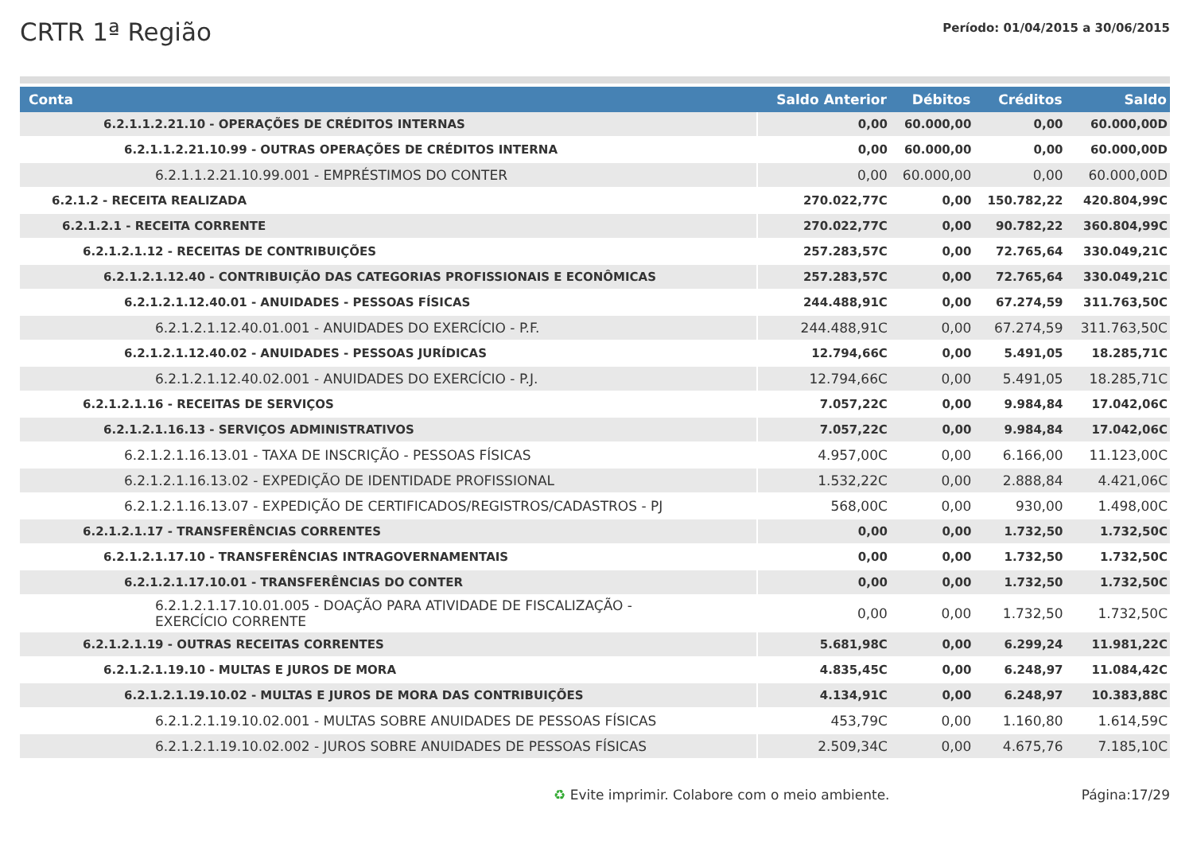CRTR 1ª Região
Período: 01/04/2015 a 30/06/2015
| Conta | Saldo Anterior | Débitos | Créditos | Saldo |
| --- | --- | --- | --- | --- |
| 6.2.1.1.2.21.10 - OPERAÇÕES DE CRÉDITOS INTERNAS | 0,00 | 60.000,00 | 0,00 | 60.000,00D |
| 6.2.1.1.2.21.10.99 - OUTRAS OPERAÇÕES DE CRÉDITOS INTERNA | 0,00 | 60.000,00 | 0,00 | 60.000,00D |
| 6.2.1.1.2.21.10.99.001 - EMPRÉSTIMOS DO CONTER | 0,00 | 60.000,00 | 0,00 | 60.000,00D |
| 6.2.1.2 - RECEITA REALIZADA | 270.022,77C | 0,00 | 150.782,22 | 420.804,99C |
| 6.2.1.2.1 - RECEITA CORRENTE | 270.022,77C | 0,00 | 90.782,22 | 360.804,99C |
| 6.2.1.2.1.12 - RECEITAS DE CONTRIBUIÇÕES | 257.283,57C | 0,00 | 72.765,64 | 330.049,21C |
| 6.2.1.2.1.12.40 - CONTRIBUIÇÃO DAS CATEGORIAS PROFISSIONAIS E ECONÔMICAS | 257.283,57C | 0,00 | 72.765,64 | 330.049,21C |
| 6.2.1.2.1.12.40.01 - ANUIDADES - PESSOAS FÍSICAS | 244.488,91C | 0,00 | 67.274,59 | 311.763,50C |
| 6.2.1.2.1.12.40.01.001 - ANUIDADES DO EXERCÍCIO - P.F. | 244.488,91C | 0,00 | 67.274,59 | 311.763,50C |
| 6.2.1.2.1.12.40.02 - ANUIDADES - PESSOAS JURÍDICAS | 12.794,66C | 0,00 | 5.491,05 | 18.285,71C |
| 6.2.1.2.1.12.40.02.001 - ANUIDADES DO EXERCÍCIO - P.J. | 12.794,66C | 0,00 | 5.491,05 | 18.285,71C |
| 6.2.1.2.1.16 - RECEITAS DE SERVIÇOS | 7.057,22C | 0,00 | 9.984,84 | 17.042,06C |
| 6.2.1.2.1.16.13 - SERVIÇOS ADMINISTRATIVOS | 7.057,22C | 0,00 | 9.984,84 | 17.042,06C |
| 6.2.1.2.1.16.13.01 - TAXA DE INSCRIÇÃO - PESSOAS FÍSICAS | 4.957,00C | 0,00 | 6.166,00 | 11.123,00C |
| 6.2.1.2.1.16.13.02 - EXPEDIÇÃO DE IDENTIDADE PROFISSIONAL | 1.532,22C | 0,00 | 2.888,84 | 4.421,06C |
| 6.2.1.2.1.16.13.07 - EXPEDIÇÃO DE CERTIFICADOS/REGISTROS/CADASTROS - PJ | 568,00C | 0,00 | 930,00 | 1.498,00C |
| 6.2.1.2.1.17 - TRANSFERÊNCIAS CORRENTES | 0,00 | 0,00 | 1.732,50 | 1.732,50C |
| 6.2.1.2.1.17.10 - TRANSFERÊNCIAS INTRAGOVERNAMENTAIS | 0,00 | 0,00 | 1.732,50 | 1.732,50C |
| 6.2.1.2.1.17.10.01 - TRANSFERÊNCIAS DO CONTER | 0,00 | 0,00 | 1.732,50 | 1.732,50C |
| 6.2.1.2.1.17.10.01.005 - DOAÇÃO PARA ATIVIDADE DE FISCALIZAÇÃO - EXERCÍCIO CORRENTE | 0,00 | 0,00 | 1.732,50 | 1.732,50C |
| 6.2.1.2.1.19 - OUTRAS RECEITAS CORRENTES | 5.681,98C | 0,00 | 6.299,24 | 11.981,22C |
| 6.2.1.2.1.19.10 - MULTAS E JUROS DE MORA | 4.835,45C | 0,00 | 6.248,97 | 11.084,42C |
| 6.2.1.2.1.19.10.02 - MULTAS E JUROS DE MORA DAS CONTRIBUIÇÕES | 4.134,91C | 0,00 | 6.248,97 | 10.383,88C |
| 6.2.1.2.1.19.10.02.001 - MULTAS SOBRE ANUIDADES DE PESSOAS FÍSICAS | 453,79C | 0,00 | 1.160,80 | 1.614,59C |
| 6.2.1.2.1.19.10.02.002 - JUROS SOBRE ANUIDADES DE PESSOAS FÍSICAS | 2.509,34C | 0,00 | 4.675,76 | 7.185,10C |
♻ Evite imprimir. Colabore com o meio ambiente.
Página:17/29